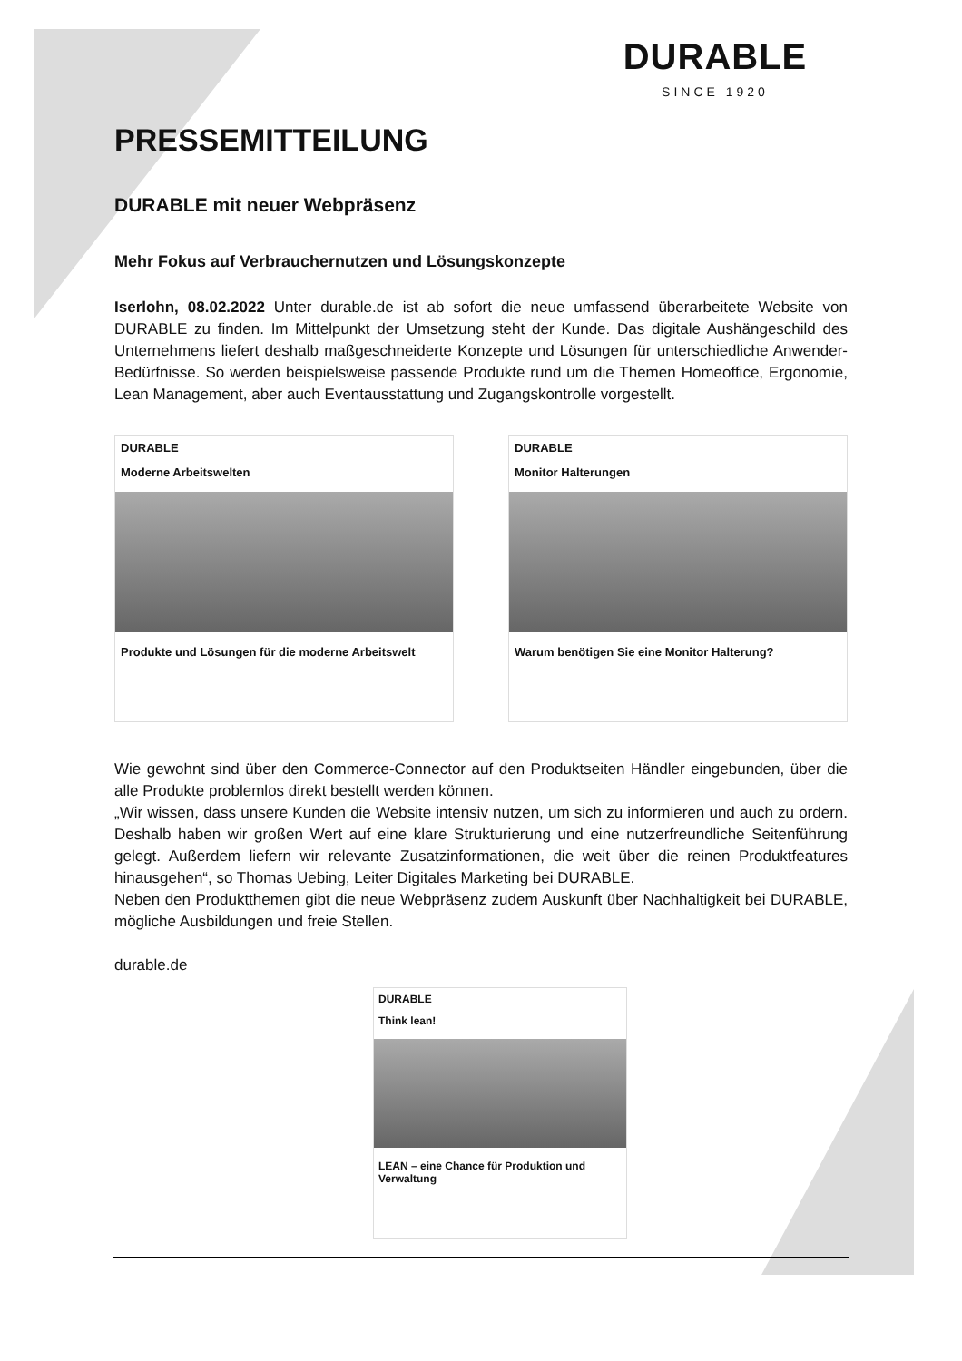DURABLE
SINCE 1920
PRESSEMITTEILUNG
DURABLE mit neuer Webpräsenz
Mehr Fokus auf Verbrauchernutzen und Lösungskonzepte
Iserlohn, 08.02.2022 Unter durable.de ist ab sofort die neue umfassend überarbeitete Website von DURABLE zu finden. Im Mittelpunkt der Umsetzung steht der Kunde. Das digitale Aushängeschild des Unternehmens liefert deshalb maßgeschneiderte Konzepte und Lösungen für unterschiedliche Anwender-Bedürfnisse. So werden beispielsweise passende Produkte rund um die Themen Homeoffice, Ergonomie, Lean Management, aber auch Eventausstattung und Zugangskontrolle vorgestellt.
DURABLE
Moderne Arbeitswelten
Produkte und Lösungen für die moderne Arbeitswelt
DURABLE
Monitor Halterungen
Warum benötigen Sie eine Monitor Halterung?
Wie gewohnt sind über den Commerce-Connector auf den Produktseiten Händler eingebunden, über die alle Produkte problemlos direkt bestellt werden können.
„Wir wissen, dass unsere Kunden die Website intensiv nutzen, um sich zu informieren und auch zu ordern. Deshalb haben wir großen Wert auf eine klare Strukturierung und eine nutzerfreundliche Seitenführung gelegt. Außerdem liefern wir relevante Zusatzinformationen, die weit über die reinen Produktfeatures hinausgehen“, so Thomas Uebing, Leiter Digitales Marketing bei DURABLE.
Neben den Produktthemen gibt die neue Webpräsenz zudem Auskunft über Nachhaltigkeit bei DURABLE, mögliche Ausbildungen und freie Stellen.
durable.de
DURABLE
Think lean!
LEAN – eine Chance für Produktion und Verwaltung